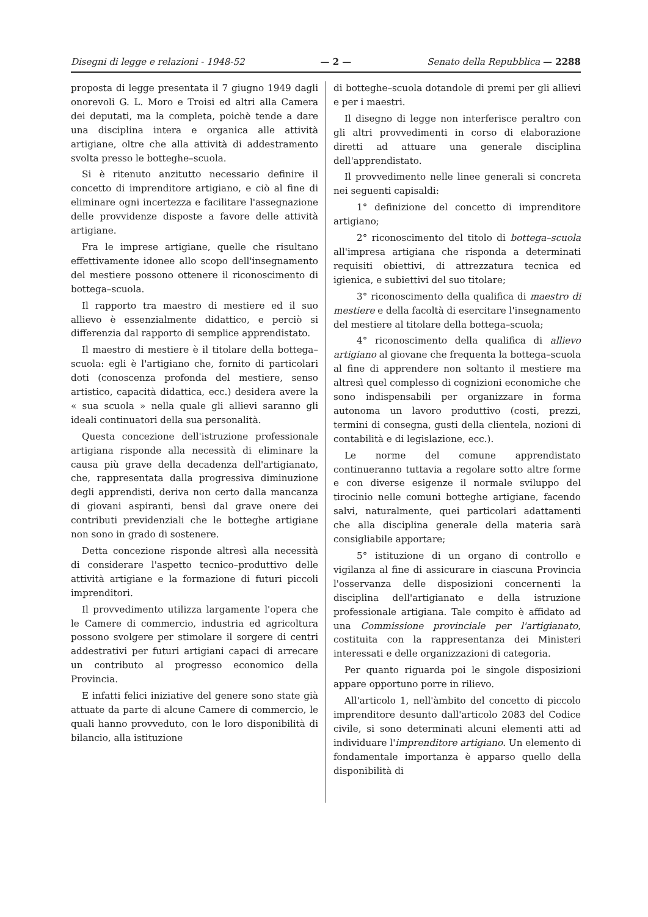Disegni di legge e relazioni - 1948-52 — 2 — Senato della Repubblica — 2288
proposta di legge presentata il 7 giugno 1949 dagli onorevoli G. L. Moro e Troisi ed altri alla Camera dei deputati, ma la completa, poichè tende a dare una disciplina intera e organica alle attività artigiane, oltre che alla attività di addestramento svolta presso le botteghe–scuola.
Si è ritenuto anzitutto necessario definire il concetto di imprenditore artigiano, e ciò al fine di eliminare ogni incertezza e facilitare l'assegnazione delle provvidenze disposte a favore delle attività artigiane.
Fra le imprese artigiane, quelle che risultano effettivamente idonee allo scopo dell'insegnamento del mestiere possono ottenere il riconoscimento di bottega–scuola.
Il rapporto tra maestro di mestiere ed il suo allievo è essenzialmente didattico, e perciò si differenzia dal rapporto di semplice apprendistato.
Il maestro di mestiere è il titolare della bottega–scuola: egli è l'artigiano che, fornito di particolari doti (conoscenza profonda del mestiere, senso artistico, capacità didattica, ecc.) desidera avere la « sua scuola » nella quale gli allievi saranno gli ideali continuatori della sua personalità.
Questa concezione dell'istruzione professionale artigiana risponde alla necessità di eliminare la causa più grave della decadenza dell'artigianato, che, rappresentata dalla progressiva diminuzione degli apprendisti, deriva non certo dalla mancanza di giovani aspiranti, bensì dal grave onere dei contributi previdenziali che le botteghe artigiane non sono in grado di sostenere.
Detta concezione risponde altresì alla necessità di considerare l'aspetto tecnico–produttivo delle attività artigiane e la formazione di futuri piccoli imprenditori.
Il provvedimento utilizza largamente l'opera che le Camere di commercio, industria ed agricoltura possono svolgere per stimolare il sorgere di centri addestrativi per futuri artigiani capaci di arrecare un contributo al progresso economico della Provincia.
E infatti felici iniziative del genere sono state già attuate da parte di alcune Camere di commercio, le quali hanno provveduto, con le loro disponibilità di bilancio, alla istituzione
di botteghe–scuola dotandole di premi per gli allievi e per i maestri.
Il disegno di legge non interferisce peraltro con gli altri provvedimenti in corso di elaborazione diretti ad attuare una generale disciplina dell'apprendistato.
Il provvedimento nelle linee generali si concreta nei seguenti capisaldi:
1° definizione del concetto di imprenditore artigiano;
2° riconoscimento del titolo di bottega–scuola all'impresa artigiana che risponda a determinati requisiti obiettivi, di attrezzatura tecnica ed igienica, e subiettivi del suo titolare;
3° riconoscimento della qualifica di maestro di mestiere e della facoltà di esercitare l'insegnamento del mestiere al titolare della bottega–scuola;
4° riconoscimento della qualifica di allievo artigiano al giovane che frequenta la bottega–scuola al fine di apprendere non soltanto il mestiere ma altresì quel complesso di cognizioni economiche che sono indispensabili per organizzare in forma autonoma un lavoro produttivo (costi, prezzi, termini di consegna, gusti della clientela, nozioni di contabilità e di legislazione, ecc.).
Le norme del comune apprendistato continueranno tuttavia a regolare sotto altre forme e con diverse esigenze il normale sviluppo del tirocinio nelle comuni botteghe artigiane, facendo salvi, naturalmente, quei particolari adattamenti che alla disciplina generale della materia sarà consigliabile apportare;
5° istituzione di un organo di controllo e vigilanza al fine di assicurare in ciascuna Provincia l'osservanza delle disposizioni concernenti la disciplina dell'artigianato e della istruzione professionale artigiana. Tale compito è affidato ad una Commissione provinciale per l'artigianato, costituita con la rappresentanza dei Ministeri interessati e delle organizzazioni di categoria.
Per quanto riguarda poi le singole disposizioni appare opportuno porre in rilievo.
All'articolo 1, nell'àmbito del concetto di piccolo imprenditore desunto dall'articolo 2083 del Codice civile, si sono determinati alcuni elementi atti ad individuare l'imprenditore artigiano. Un elemento di fondamentale importanza è apparso quello della disponibilità di